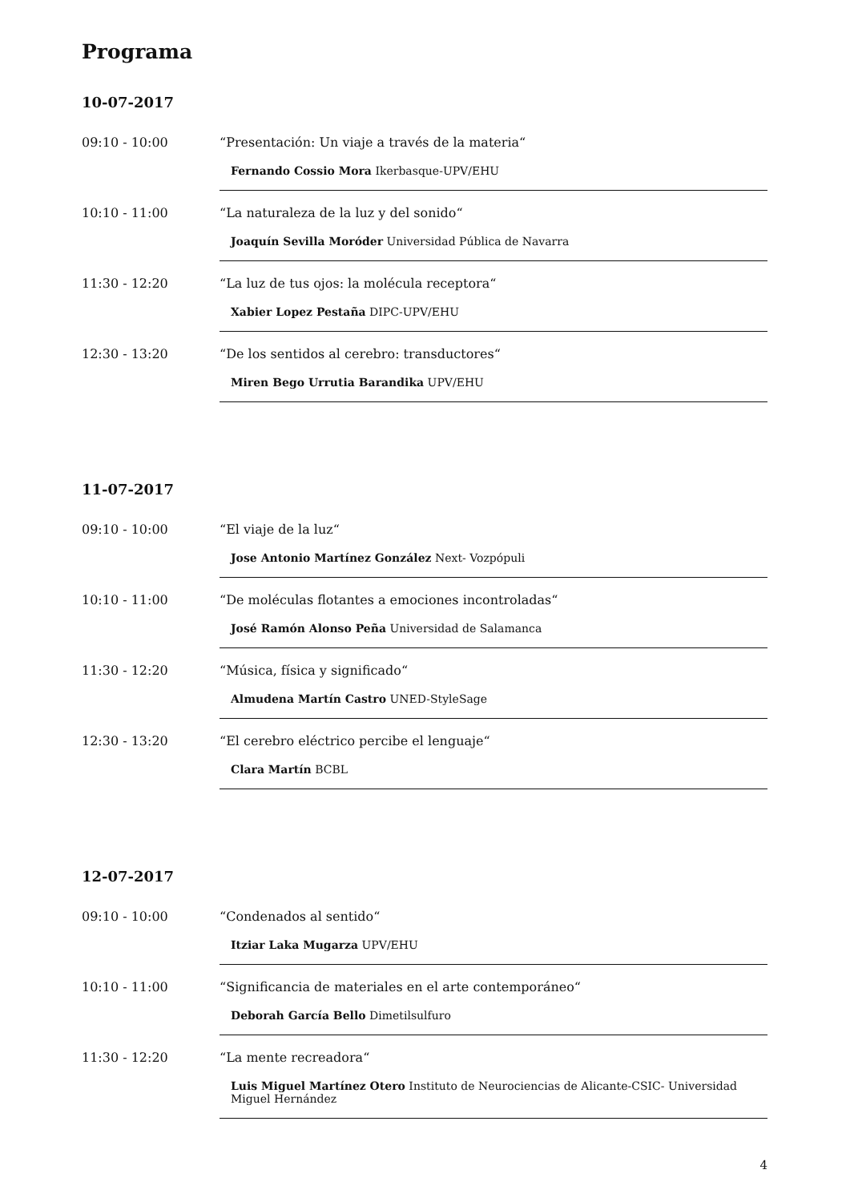Programa
10-07-2017
09:10 - 10:00 “Presentación: Un viaje a través de la materia“
Fernando Cossio Mora Ikerbasque-UPV/EHU
10:10 - 11:00 “La naturaleza de la luz y del sonido“
Joaquín Sevilla Moróder Universidad Pública de Navarra
11:30 - 12:20 “La luz de tus ojos: la molécula receptora“
Xabier Lopez Pestaña DIPC-UPV/EHU
12:30 - 13:20 “De los sentidos al cerebro: transductores“
Miren Bego Urrutia Barandika UPV/EHU
11-07-2017
09:10 - 10:00 “El viaje de la luz“
Jose Antonio Martínez González Next- Vozpópuli
10:10 - 11:00 “De moléculas flotantes a emociones incontroladas“
José Ramón Alonso Peña Universidad de Salamanca
11:30 - 12:20 “Música, física y significado“
Almudena Martín Castro UNED-StyleSage
12:30 - 13:20 “El cerebro eléctrico percibe el lenguaje“
Clara Martín BCBL
12-07-2017
09:10 - 10:00 “Condenados al sentido“
Itziar Laka Mugarza UPV/EHU
10:10 - 11:00 “Significancia de materiales en el arte contemporáneo“
Deborah García Bello Dimetilsulfuro
11:30 - 12:20 “La mente recreadora“
Luis Miguel Martínez Otero Instituto de Neurociencias de Alicante-CSIC- Universidad Miguel Hernández
4